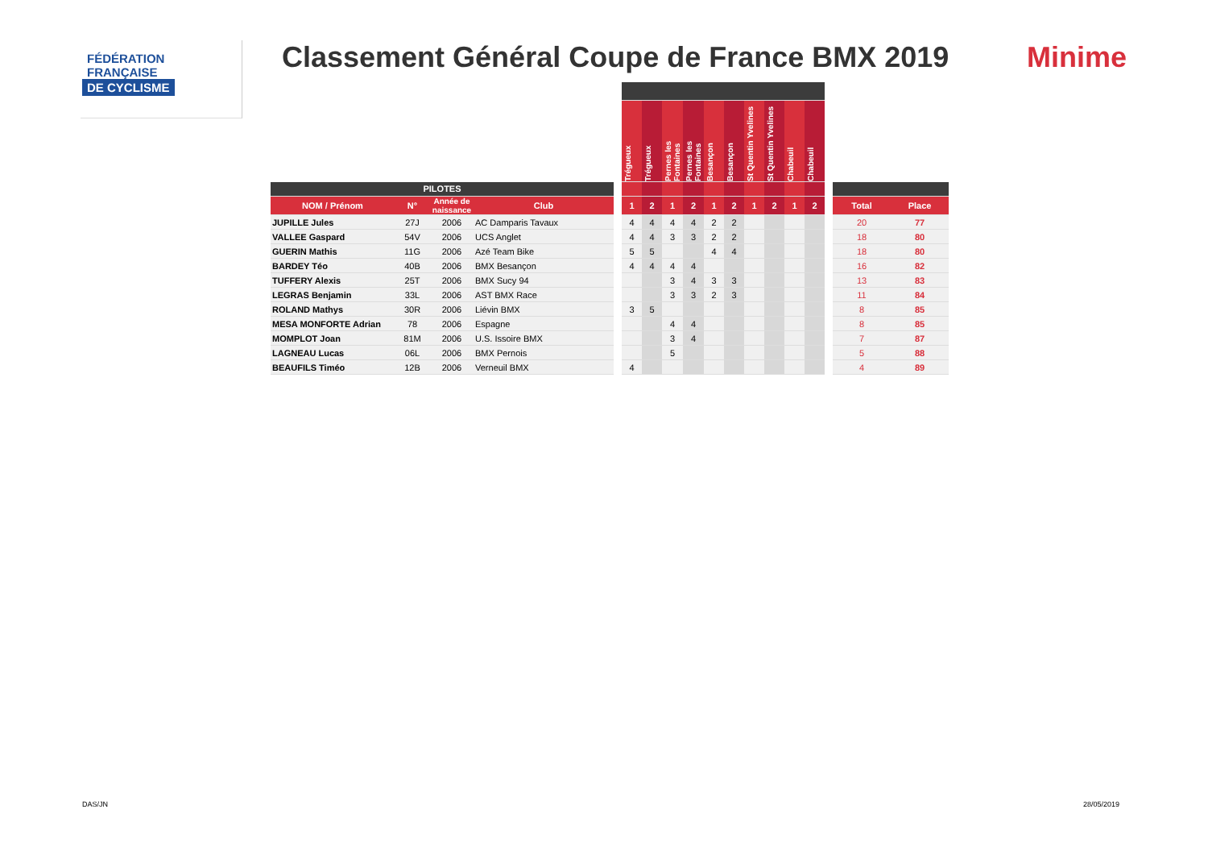FÉDÉRATION
FRANÇAISE
DE CYCLISME
Classement Général Coupe de France BMX 2019
Minime
| | | | | | Trégueux | Trégueux | Pernes les Fontaines | Pernes les Fontaines | Besançon | Besançon | St Quentin Yvelines | St Quentin Yvelines | Chabeuil | Chabeuil | | | |
| --- | --- | --- | --- | --- | --- | --- | --- | --- | --- | --- | --- | --- | --- | --- | --- | --- | --- |
| PILOTES | | | | | | | | | | | | | | | | | |
| NOM / Prénom | N° | Année de naissance | Club | | 1 | 2 | 1 | 2 | 1 | 2 | 1 | 2 | 1 | 2 | | Total | Place |
| JUPILLE Jules | 27J | 2006 | AC Damparis Tavaux | | 4 | 4 | 4 | 4 | 2 | 2 | | | | | | 20 | 77 |
| VALLEE Gaspard | 54V | 2006 | UCS Anglet | | 4 | 4 | 3 | 3 | 2 | 2 | | | | | | 18 | 80 |
| GUERIN Mathis | 11G | 2006 | Azé Team Bike | | 5 | 5 | | | 4 | 4 | | | | | | 18 | 80 |
| BARDEY Téo | 40B | 2006 | BMX Besançon | | 4 | 4 | 4 | 4 | | | | | | | | 16 | 82 |
| TUFFERY Alexis | 25T | 2006 | BMX Sucy 94 | | | | 3 | 4 | 3 | 3 | | | | | | 13 | 83 |
| LEGRAS Benjamin | 33L | 2006 | AST BMX Race | | | | 3 | 3 | 2 | 3 | | | | | | 11 | 84 |
| ROLAND Mathys | 30R | 2006 | Liévin BMX | | 3 | 5 | | | | | | | | | | 8 | 85 |
| MESA MONFORTE Adrian | 78 | 2006 | Espagne | | | | 4 | 4 | | | | | | | | 8 | 85 |
| MOMPLOT Joan | 81M | 2006 | U.S. Issoire BMX | | | | 3 | 4 | | | | | | | | 7 | 87 |
| LAGNEAU Lucas | 06L | 2006 | BMX Pernois | | | | 5 | | | | | | | | | 5 | 88 |
| BEAUFILS Timéo | 12B | 2006 | Verneuil BMX | | 4 | | | | | | | | | | | 4 | 89 |
DAS/JN 28/05/2019